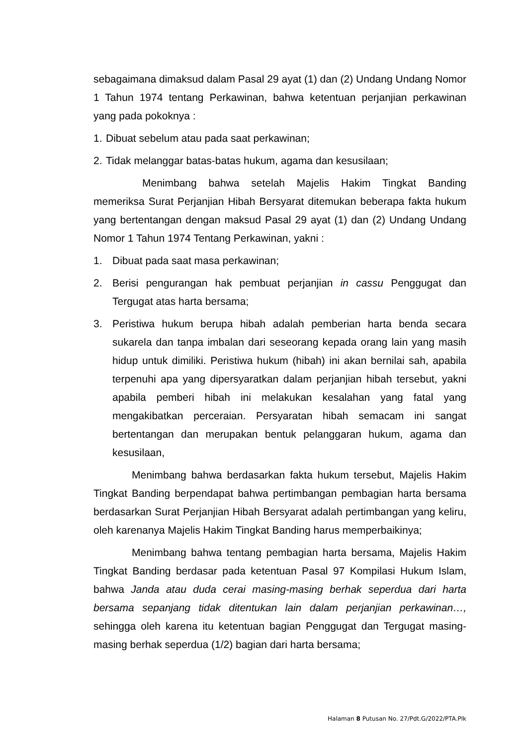sebagaimana dimaksud dalam Pasal 29 ayat (1) dan (2) Undang Undang Nomor 1 Tahun 1974 tentang Perkawinan, bahwa ketentuan perjanjian perkawinan yang pada pokoknya :
1. Dibuat sebelum atau pada saat perkawinan;
2. Tidak melanggar batas-batas hukum, agama dan kesusilaan;
Menimbang bahwa setelah Majelis Hakim Tingkat Banding memeriksa Surat Perjanjian Hibah Bersyarat ditemukan beberapa fakta hukum yang bertentangan dengan maksud Pasal 29 ayat (1) dan (2) Undang Undang Nomor 1 Tahun 1974 Tentang Perkawinan, yakni :
1. Dibuat pada saat masa perkawinan;
2. Berisi pengurangan hak pembuat perjanjian in cassu Penggugat dan Tergugat atas harta bersama;
3. Peristiwa hukum berupa hibah adalah pemberian harta benda secara sukarela dan tanpa imbalan dari seseorang kepada orang lain yang masih hidup untuk dimiliki. Peristiwa hukum (hibah) ini akan bernilai sah, apabila terpenuhi apa yang dipersyaratkan dalam perjanjian hibah tersebut, yakni apabila pemberi hibah ini melakukan kesalahan yang fatal yang mengakibatkan perceraian. Persyaratan hibah semacam ini sangat bertentangan dan merupakan bentuk pelanggaran hukum, agama dan kesusilaan,
Menimbang bahwa berdasarkan fakta hukum tersebut, Majelis Hakim Tingkat Banding berpendapat bahwa pertimbangan pembagian harta bersama berdasarkan Surat Perjanjian Hibah Bersyarat adalah pertimbangan yang keliru, oleh karenanya Majelis Hakim Tingkat Banding harus memperbaikinya;
Menimbang bahwa tentang pembagian harta bersama, Majelis Hakim Tingkat Banding berdasar pada ketentuan Pasal 97 Kompilasi Hukum Islam, bahwa Janda atau duda cerai masing-masing berhak seperdua dari harta bersama sepanjang tidak ditentukan lain dalam perjanjian perkawinan…, sehingga oleh karena itu ketentuan bagian Penggugat dan Tergugat masing-masing berhak seperdua (1/2) bagian dari harta bersama;
Halaman 8 Putusan No. 27/Pdt.G/2022/PTA.Plk